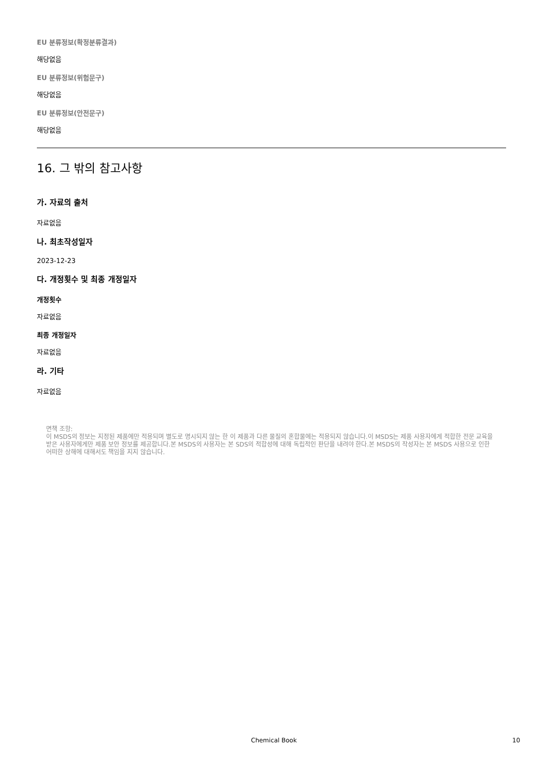EU 분류정보(확정분류결과)
해당없음
EU 분류정보(위험문구)
해당없음
EU 분류정보(안전문구)
해당없음
16. 그 밖의 참고사항
가. 자료의 출처
자료없음
나. 최초작성일자
2023-12-23
다. 개정횟수 및 최종 개정일자
개정횟수
자료없음
최종 개정일자
자료없음
라. 기타
자료없음
면책 조항:
이 MSDS의 정보는 지정된 제품에만 적용되며 별도로 명시되지 않는 한 이 제품과 다른 물질의 혼합물에는 적용되지 않습니다.이 MSDS는 제품 사용자에게 적합한 전문 교육을 받은 사용자에게만 제품 보안 정보를 제공합니다.본 MSDS의 사용자는 본 SDS의 적합성에 대해 독립적인 판단을 내려야 한다.본 MSDS의 작성자는 본 MSDS 사용으로 인한 어떠한 상해에 대해서도 책임을 지지 않습니다.
Chemical Book 10